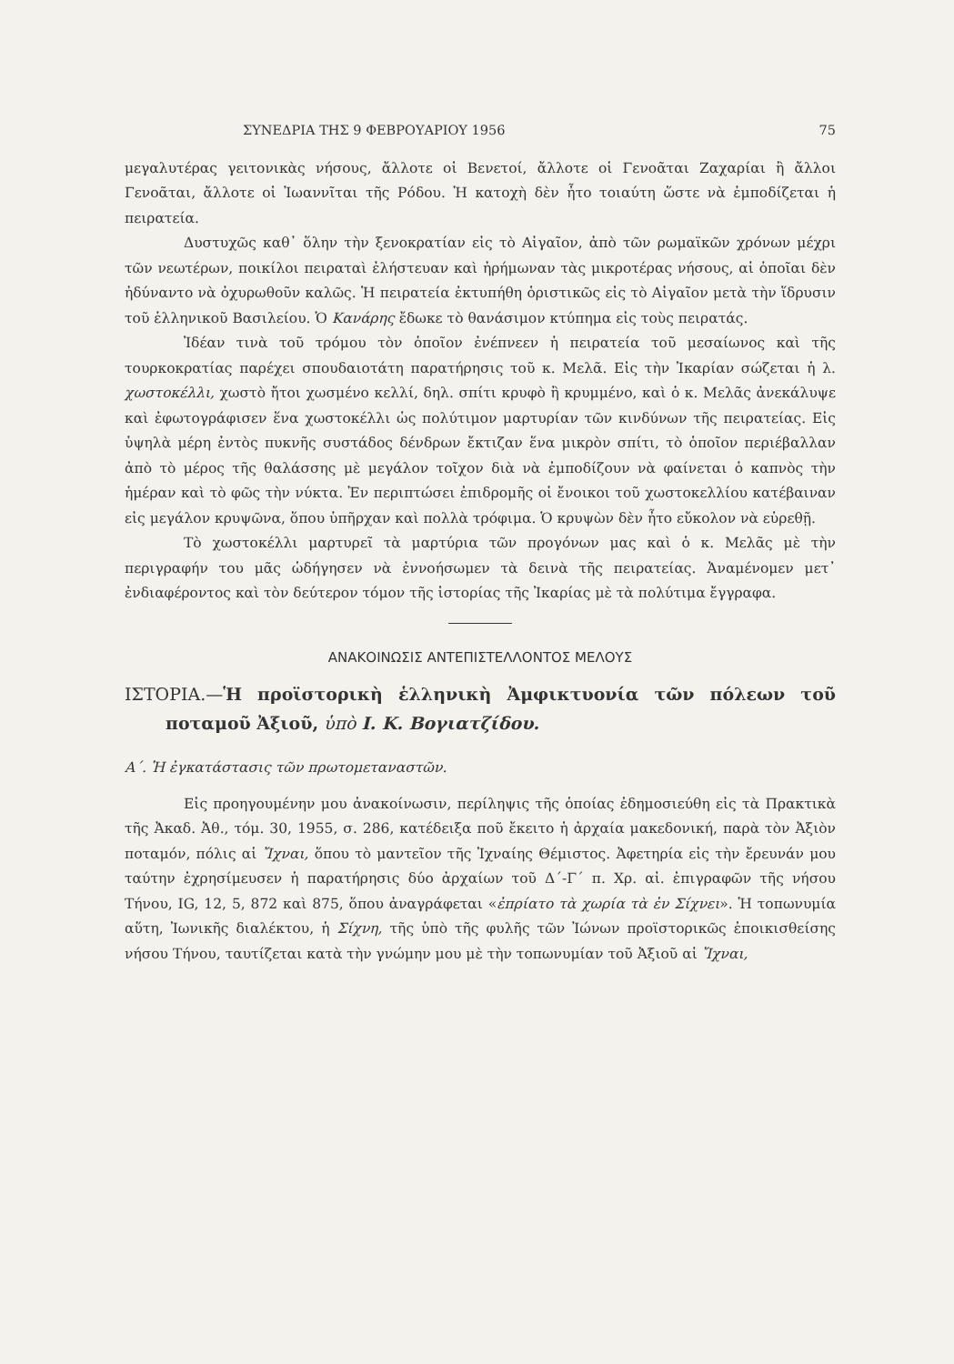ΣΥΝΕΔΡΙΑ ΤΗΣ 9 ΦΕΒΡΟΥΑΡΙΟΥ 1956 75
μεγαλυτέρας γειτονικὰς νήσους, ἄλλοτε οἱ Βενετοί, ἄλλοτε οἱ Γενοᾶται Ζαχαρίαι ἢ ἄλλοι Γενοᾶται, ἄλλοτε οἱ Ἰωαννῖται τῆς Ρόδου. Ἡ κατοχὴ δὲν ἦτο τοιαύτη ὥστε νὰ ἐμποδίζεται ἡ πειρατεία.
Δυστυχῶς καθ᾽ ὅλην τὴν ξενοκρατίαν εἰς τὸ Αἰγαῖον, ἀπὸ τῶν ρωμαϊκῶν χρόνων μέχρι τῶν νεωτέρων, ποικίλοι πειραταὶ ἐλήστευαν καὶ ἠρήμωναν τὰς μικροτέρας νήσους, αἱ ὁποῖαι δὲν ἠδύναντο νὰ ὀχυρωθοῦν καλῶς. Ἡ πειρατεία ἐκτυπήθη ὁριστικῶς εἰς τὸ Αἰγαῖον μετὰ τὴν ἵδρυσιν τοῦ ἑλληνικοῦ Βασιλείου. Ὁ Κανάρης ἔδωκε τὸ θανάσιμον κτύπημα εἰς τοὺς πειρατάς.
Ἰδέαν τινὰ τοῦ τρόμου τὸν ὁποῖον ἐνέπνεεν ἡ πειρατεία τοῦ μεσαίωνος καὶ τῆς τουρκοκρατίας παρέχει σπουδαιοτάτη παρατήρησις τοῦ κ. Μελᾶ. Εἰς τὴν Ἰκαρίαν σώζεται ἡ λ. χωστοκέλλι, χωστὸ ἤτοι χωσμένο κελλί, δηλ. σπίτι κρυφὸ ἢ κρυμμένο, καὶ ὁ κ. Μελᾶς ἀνεκάλυψε καὶ ἐφωτογράφισεν ἕνα χωστοκέλλι ὡς πολύτιμον μαρτυρίαν τῶν κινδύνων τῆς πειρατείας. Εἰς ὑψηλὰ μέρη ἐντὸς πυκνῆς συστάδος δένδρων ἔκτιζαν ἕνα μικρὸν σπίτι, τὸ ὁποῖον περιέβαλλαν ἀπὸ τὸ μέρος τῆς θαλάσσης μὲ μεγάλον τοῖχον διὰ νὰ ἐμποδίζουν νὰ φαίνεται ὁ καπνὸς τὴν ἡμέραν καὶ τὸ φῶς τὴν νύκτα. Ἐν περιπτώσει ἐπιδρομῆς οἱ ἔνοικοι τοῦ χωστοκελλίου κατέβαιναν εἰς μεγάλον κρυψῶνα, ὅπου ὑπῆρχαν καὶ πολλὰ τρόφιμα. Ὁ κρυψὼν δὲν ἦτο εὔκολον νὰ εὑρεθῇ.
Τὸ χωστοκέλλι μαρτυρεῖ τὰ μαρτύρια τῶν προγόνων μας καὶ ὁ κ. Μελᾶς μὲ τὴν περιγραφήν του μᾶς ὡδήγησεν νὰ ἐννοήσωμεν τὰ δεινὰ τῆς πειρατείας. Ἀναμένομεν μετ᾽ ἐνδιαφέροντος καὶ τὸν δεύτερον τόμον τῆς ἱστορίας τῆς Ἰκαρίας μὲ τὰ πολύτιμα ἔγγραφα.
ΑΝΑΚΟΙΝΩΣΙΣ ΑΝΤΕΠΙΣΤΕΛΛΟΝΤΟΣ ΜΕΛΟΥΣ
ΙΣΤΟΡΙΑ.—Ἡ προϊστορικὴ ἑλληνικὴ Ἀμφικτυονία τῶν πόλεων τοῦ ποταμοῦ Ἀξιοῦ, ὑπὸ Ι. Κ. Βογιατζίδου.
Α΄. Ἡ ἐγκατάστασις τῶν πρωτομεταναστῶν.
Εἰς προηγουμένην μου ἀνακοίνωσιν, περίληψις τῆς ὁποίας ἐδημοσιεύθη εἰς τὰ Πρακτικὰ τῆς Ἀκαδ. Ἀθ., τόμ. 30, 1955, σ. 286, κατέδειξα ποῦ ἔκειτο ἡ ἀρχαία μακεδονική, παρὰ τὸν Ἀξιὸν ποταμόν, πόλις αἱ Ἴχναι, ὅπου τὸ μαντεῖον τῆς Ἰχναίης Θέμιστος. Ἀφετηρία εἰς τὴν ἔρευνάν μου ταύτην ἐχρησίμευσεν ἡ παρατήρησις δύο ἀρχαίων τοῦ Δ΄-Γ΄ π. Χρ. αἰ. ἐπιγραφῶν τῆς νήσου Τήνου, IG, 12, 5, 872 καὶ 875, ὅπου ἀναγράφεται «ἐπρίατο τὰ χωρία τὰ ἐν Σίχνει». Ἡ τοπωνυμία αὕτη, Ἰωνικῆς διαλέκτου, ἡ Σίχνη, τῆς ὑπὸ τῆς φυλῆς τῶν Ἰώνων προϊστορικῶς ἐποικισθείσης νήσου Τήνου, ταυτίζεται κατὰ τὴν γνώμην μου μὲ τὴν τοπωνυμίαν τοῦ Ἀξιοῦ αἱ Ἴχναι,